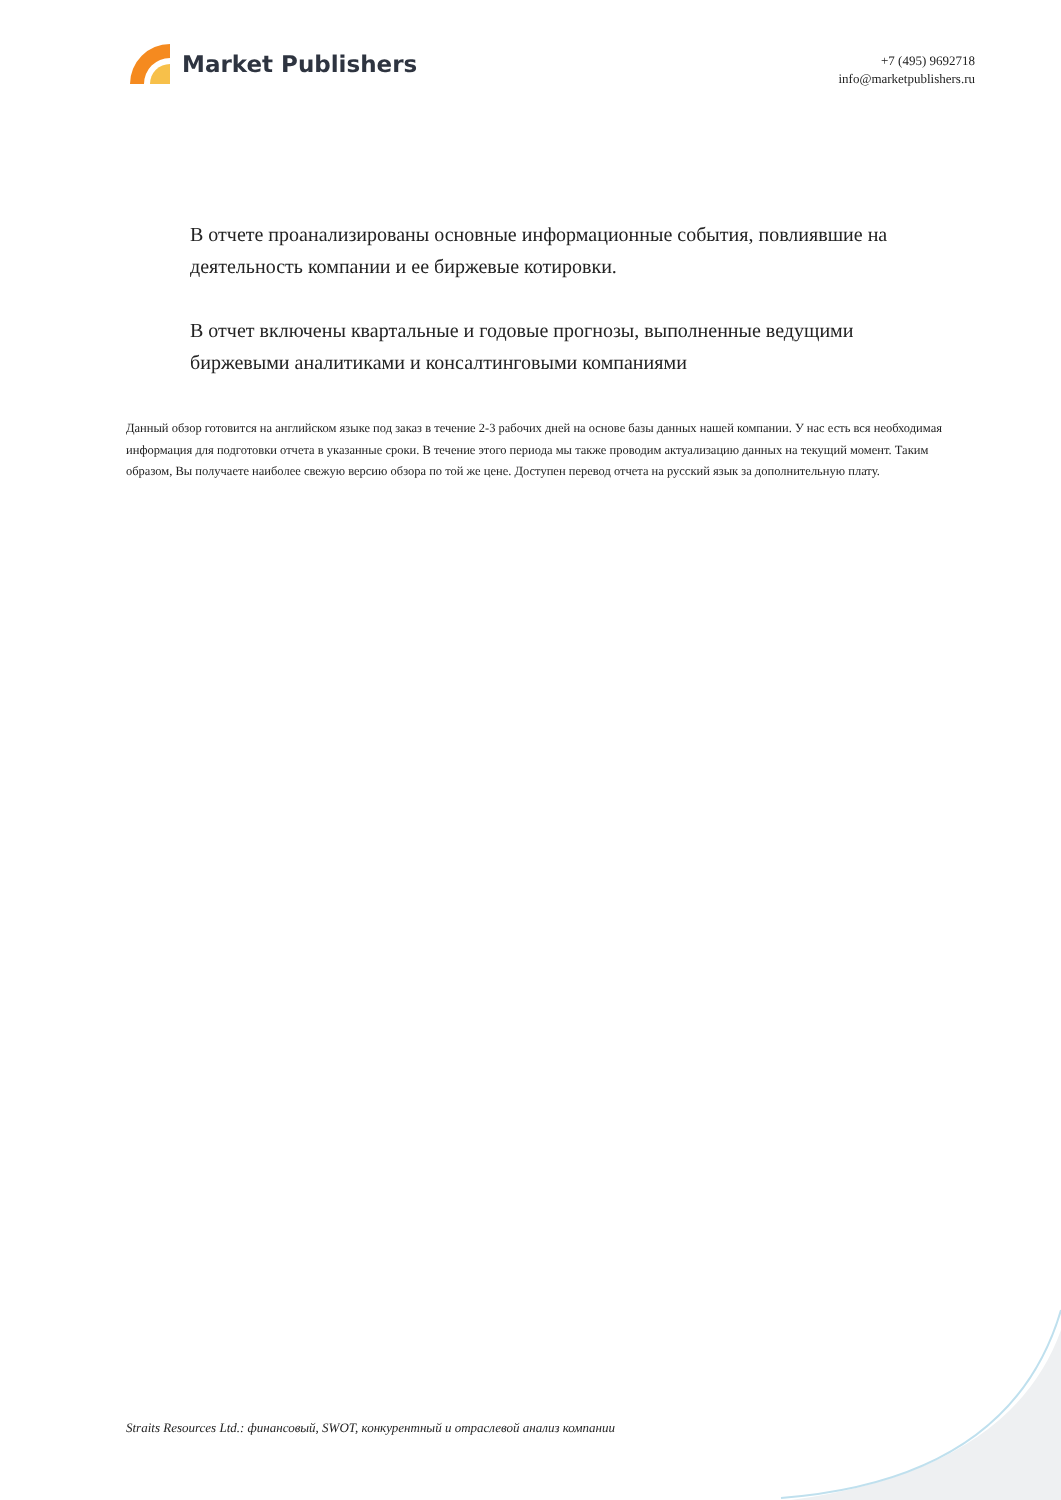Market Publishers
+7 (495) 9692718
info@marketpublishers.ru
В отчете проанализированы основные информационные события, повлиявшие на деятельность компании и ее биржевые котировки.
В отчет включены квартальные и годовые прогнозы, выполненные ведущими биржевыми аналитиками и консалтинговыми компаниями
Данный обзор готовится на английском языке под заказ в течение 2-3 рабочих дней на основе базы данных нашей компании. У нас есть вся необходимая информация для подготовки отчета в указанные сроки. В течение этого периода мы также проводим актуализацию данных на текущий момент. Таким образом, Вы получаете наиболее свежую версию обзора по той же цене. Доступен перевод отчета на русский язык за дополнительную плату.
Straits Resources Ltd.: финансовый, SWOT, конкурентный и отраслевой анализ компании